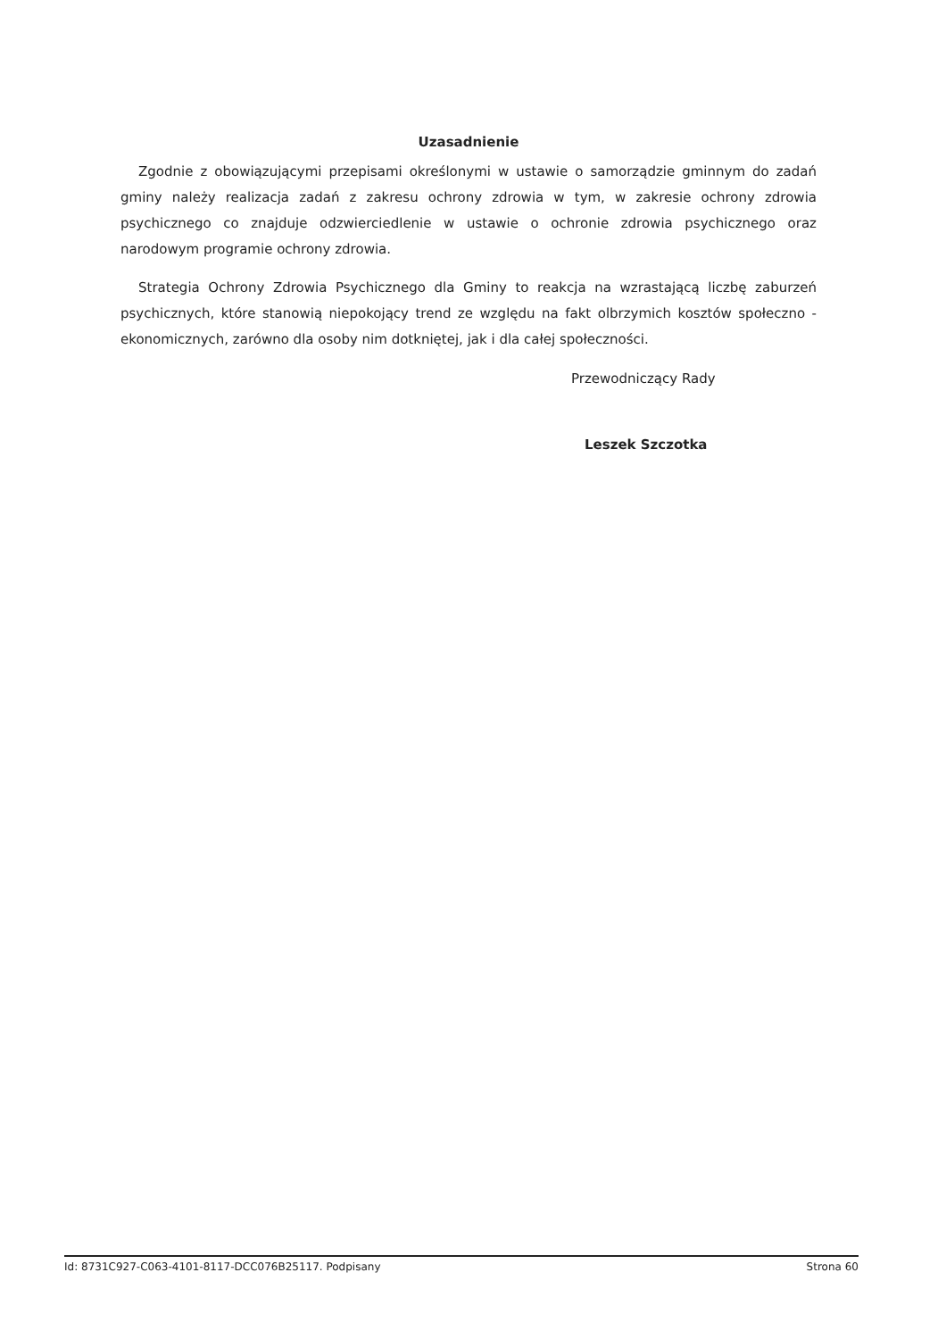Uzasadnienie
Zgodnie z obowiązującymi przepisami określonymi w ustawie o samorządzie gminnym do zadań gminy należy realizacja zadań z zakresu ochrony zdrowia w tym, w zakresie ochrony zdrowia psychicznego co znajduje odzwierciedlenie w ustawie o ochronie zdrowia psychicznego oraz narodowym programie ochrony zdrowia.
Strategia Ochrony Zdrowia Psychicznego dla Gminy to reakcja na wzrastającą liczbę zaburzeń psychicznych, które stanowią niepokojący trend ze względu na fakt olbrzymich kosztów społeczno - ekonomicznych, zarówno dla osoby nim dotkniętej, jak i dla całej społeczności.
Przewodniczący Rady
Leszek Szczotka
Id: 8731C927-C063-4101-8117-DCC076B25117. Podpisany Strona 60